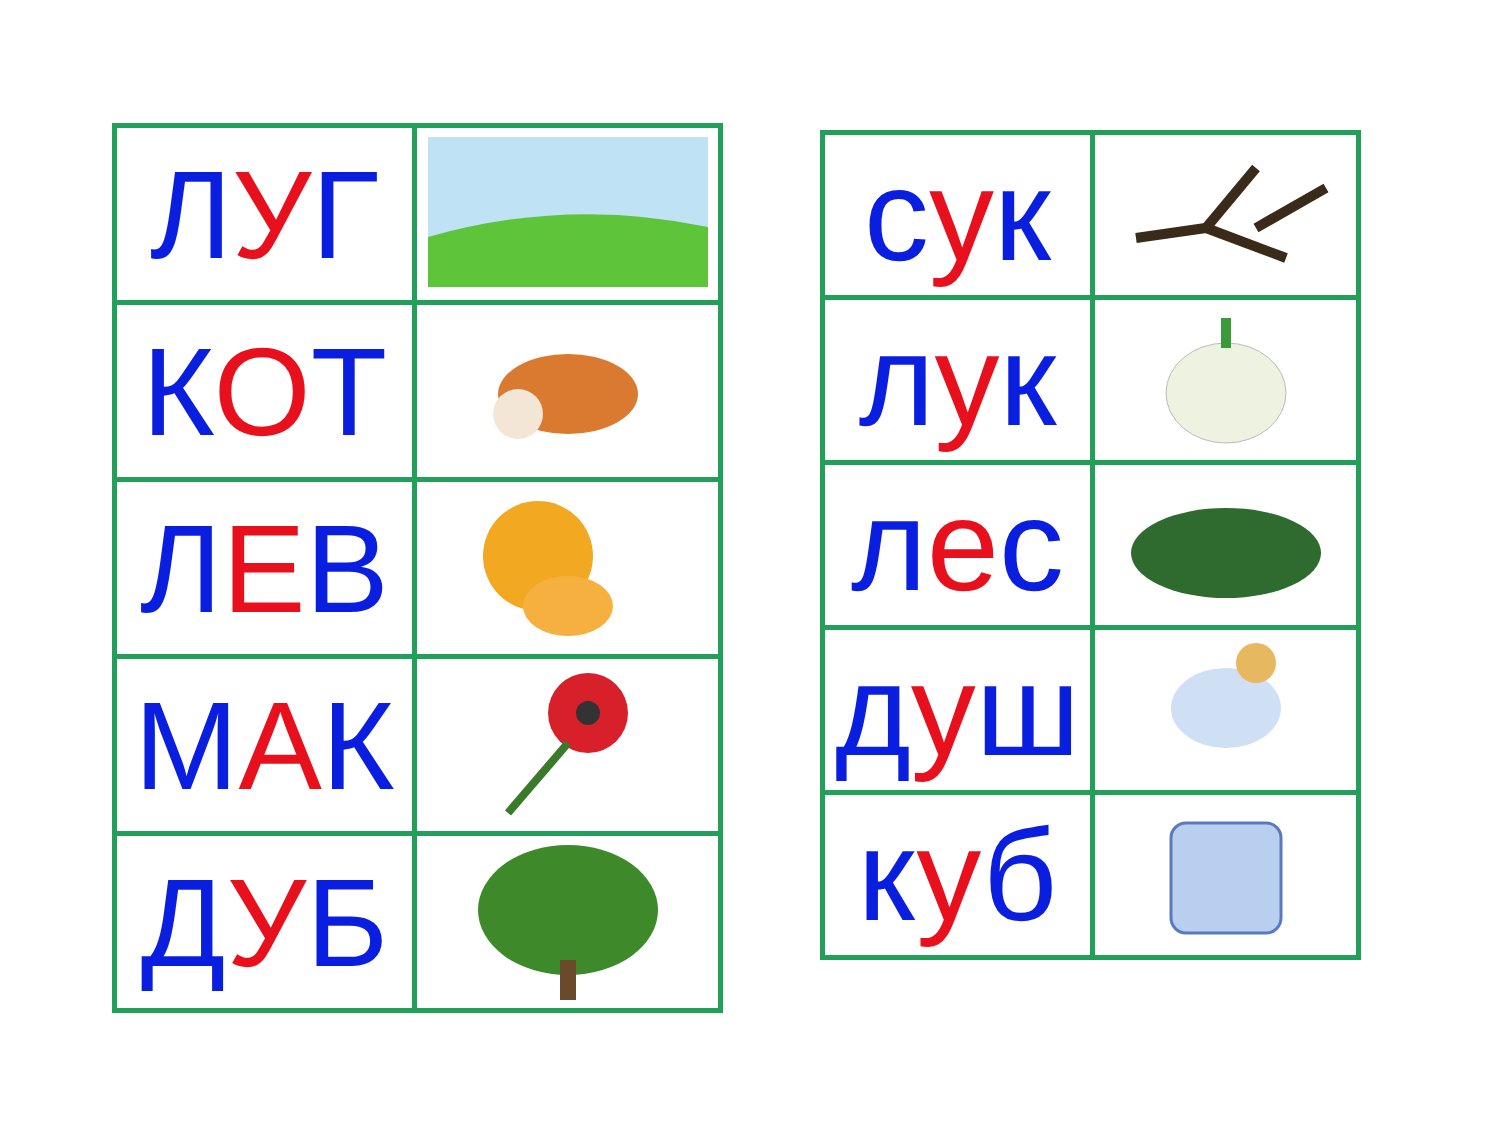| Л У Г | |
| К О Т | |
| Л Е В | |
| М А К | |
| Д У Б | |
| с у к | |
| л у к | |
| л е с | |
| д у ш | |
| к у б | |